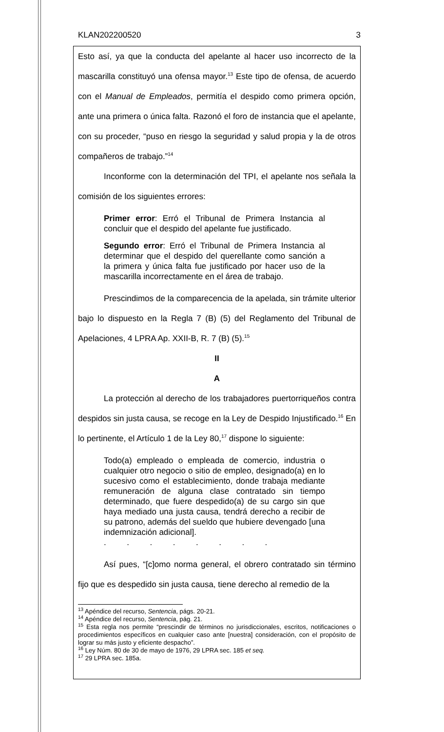KLAN202200520 3
Esto así, ya que la conducta del apelante al hacer uso incorrecto de la mascarilla constituyó una ofensa mayor.<sup>13</sup> Este tipo de ofensa, de acuerdo con el Manual de Empleados, permitía el despido como primera opción, ante una primera o única falta. Razonó el foro de instancia que el apelante, con su proceder, “puso en riesgo la seguridad y salud propia y la de otros compañeros de trabajo.”<sup>14</sup>
Inconforme con la determinación del TPI, el apelante nos señala la comisión de los siguientes errores:
Primer error: Erró el Tribunal de Primera Instancia al concluir que el despido del apelante fue justificado.
Segundo error: Erró el Tribunal de Primera Instancia al determinar que el despido del querellante como sanción a la primera y única falta fue justificado por hacer uso de la mascarilla incorrectamente en el área de trabajo.
Prescindimos de la comparecencia de la apelada, sin trámite ulterior bajo lo dispuesto en la Regla 7 (B) (5) del Reglamento del Tribunal de Apelaciones, 4 LPRA Ap. XXII-B, R. 7 (B) (5).<sup>15</sup>
II
A
La protección al derecho de los trabajadores puertorriqueños contra despidos sin justa causa, se recoge en la Ley de Despido Injustificado.<sup>16</sup> En lo pertinente, el Artículo 1 de la Ley 80,<sup>17</sup> dispone lo siguiente:
Todo(a) empleado o empleada de comercio, industria o cualquier otro negocio o sitio de empleo, designado(a) en lo sucesivo como el establecimiento, donde trabaja mediante remuneración de alguna clase contratado sin tiempo determinado, que fuere despedido(a) de su cargo sin que haya mediado una justa causa, tendrá derecho a recibir de su patrono, además del sueldo que hubiere devengado [una indemnización adicional].
. . . . . . . .
Así pues, “[c]omo norma general, el obrero contratado sin término fijo que es despedido sin justa causa, tiene derecho al remedio de la
<sup>13</sup> Apéndice del recurso, Sentencia, págs. 20-21.
<sup>14</sup> Apéndice del recurso, Sentencia, pág. 21.
<sup>15</sup> Esta regla nos permite “prescindir de términos no jurisdiccionales, escritos, notificaciones o procedimientos específicos en cualquier caso ante [nuestra] consideración, con el propósito de lograr su más justo y eficiente despacho”.
<sup>16</sup> Ley Núm. 80 de 30 de mayo de 1976, 29 LPRA sec. 185 et seq.
<sup>17</sup> 29 LPRA sec. 185a.